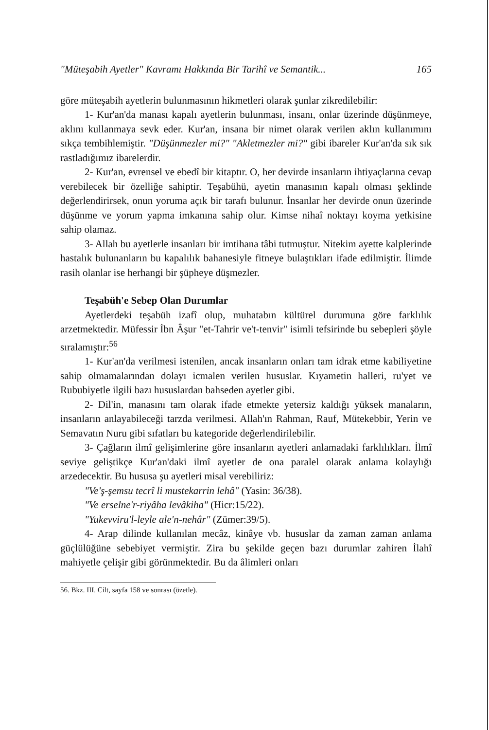"Müteşabih Ayetler" Kavramı Hakkında Bir Tarihî ve Semantik... 165
göre müteşabih ayetlerin bulunmasının hikmetleri olarak şunlar zikredilebilir:
1- Kur'an'da manası kapalı ayetlerin bulunması, insanı, onlar üzerinde düşünmeye, aklını kullanmaya sevk eder. Kur'an, insana bir nimet olarak verilen aklın kullanımını sıkça tembihlemiştir. "Düşünmezler mi?" "Akletmezler mi?" gibi ibareler Kur'an'da sık sık rastladığımız ibarelerdir.
2- Kur'an, evrensel ve ebedî bir kitaptır. O, her devirde insanların ihtiyaçlarına cevap verebilecek bir özelliğe sahiptir. Teşabühü, ayetin manasının kapalı olması şeklinde değerlendirirsek, onun yoruma açık bir tarafı bulunur. İnsanlar her devirde onun üzerinde düşünme ve yorum yapma imkanına sahip olur. Kimse nihaî noktayı koyma yetkisine sahip olamaz.
3- Allah bu ayetlerle insanları bir imtihana tâbi tutmuştur. Nitekim ayette kalplerinde hastalık bulunanların bu kapalılık bahanesiyle fitneye bulaştıkları ifade edilmiştir. İlimde rasih olanlar ise herhangi bir şüpheye düşmezler.
Teşabüh'e Sebep Olan Durumlar
Ayetlerdeki teşabüh izafî olup, muhatabın kültürel durumuna göre farklılık arzetmektedir. Müfessir İbn Âşur "et-Tahrir ve't-tenvir" isimli tefsirinde bu sebepleri şöyle sıralamıştır:<sup>56</sup>
1- Kur'an'da verilmesi istenilen, ancak insanların onları tam idrak etme kabiliyetine sahip olmamalarından dolayı icmalen verilen hususlar. Kıyametin halleri, ru'yet ve Rububiyetle ilgili bazı hususlardan bahseden ayetler gibi.
2- Dil'in, manasını tam olarak ifade etmekte yetersiz kaldığı yüksek manaların, insanların anlayabileceği tarzda verilmesi. Allah'ın Rahman, Rauf, Mütekebbir, Yerin ve Semavatın Nuru gibi sıfatları bu kategoride değerlendirilebilir.
3- Çağların ilmî gelişimlerine göre insanların ayetleri anlamadaki farklılıkları. İlmî seviye geliştikçe Kur'an'daki ilmî ayetler de ona paralel olarak anlama kolaylığı arzedecektir. Bu hususa şu ayetleri misal verebiliriz:
"Ve'ş-şemsu tecrî li mustekarrin lehâ" (Yasin: 36/38).
"Ve erselne'r-riyâha levâkiha" (Hicr:15/22).
"Yukevviru'l-leyle ale'n-nehâr" (Zümer:39/5).
4- Arap dilinde kullanılan mecâz, kinâye vb. hususlar da zaman zaman anlama güçlülüğüne sebebiyet vermiştir. Zira bu şekilde geçen bazı durumlar zahiren İlahî mahiyetle çelişir gibi görünmektedir. Bu da âlimleri onları
56. Bkz. III. Cilt, sayfa 158 ve sonrası (özetle).